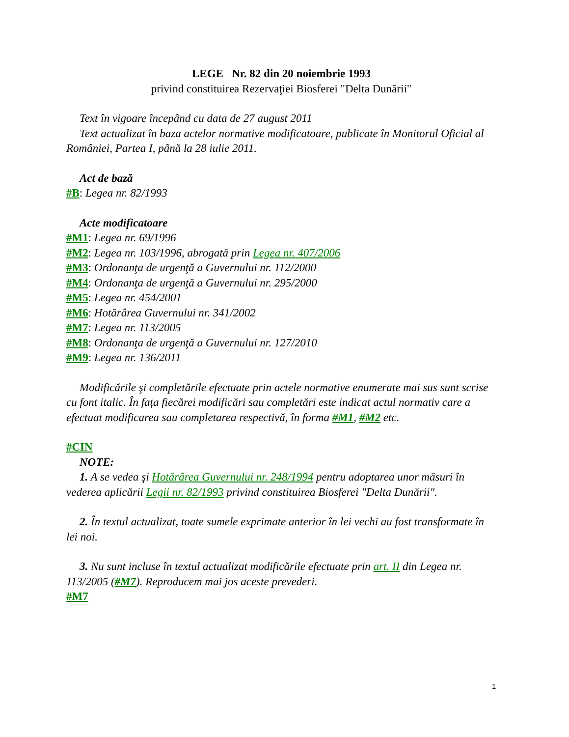LEGE Nr. 82 din 20 noiembrie 1993
privind constituirea Rezervaţiei Biosferei "Delta Dunării"
Text în vigoare începând cu data de 27 august 2011
Text actualizat în baza actelor normative modificatoare, publicate în Monitorul Oficial al României, Partea I, până la 28 iulie 2011.
Act de bază
#B: Legea nr. 82/1993
Acte modificatoare
#M1: Legea nr. 69/1996
#M2: Legea nr. 103/1996, abrogată prin Legea nr. 407/2006
#M3: Ordonanţa de urgenţă a Guvernului nr. 112/2000
#M4: Ordonanţa de urgenţă a Guvernului nr. 295/2000
#M5: Legea nr. 454/2001
#M6: Hotărârea Guvernului nr. 341/2002
#M7: Legea nr. 113/2005
#M8: Ordonanţa de urgenţă a Guvernului nr. 127/2010
#M9: Legea nr. 136/2011
Modificările şi completările efectuate prin actele normative enumerate mai sus sunt scrise cu font italic. În faţa fiecărei modificări sau completări este indicat actul normativ care a efectuat modificarea sau completarea respectivă, în forma #M1, #M2 etc.
#CIN
NOTE:
1. A se vedea şi Hotărârea Guvernului nr. 248/1994 pentru adoptarea unor măsuri în vederea aplicării Legii nr. 82/1993 privind constituirea Biosferei "Delta Dunării".
2. În textul actualizat, toate sumele exprimate anterior în lei vechi au fost transformate în lei noi.
3. Nu sunt incluse în textul actualizat modificările efectuate prin art. II din Legea nr. 113/2005 (#M7). Reproducem mai jos aceste prevederi.
#M7
1